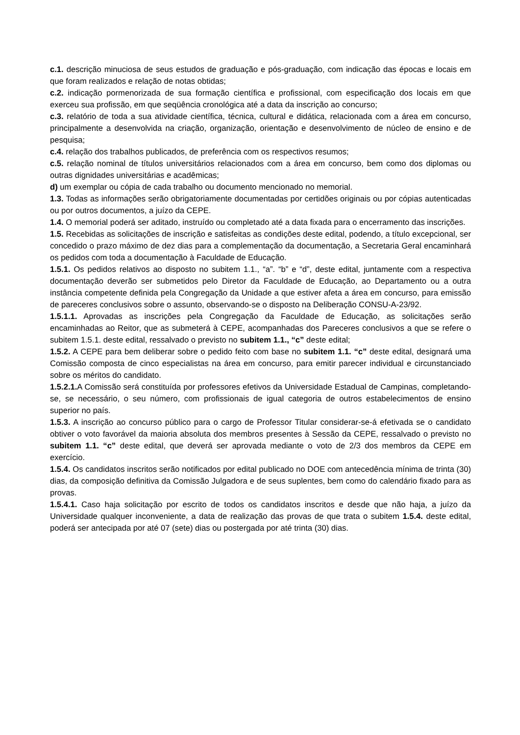c.1. descrição minuciosa de seus estudos de graduação e pós-graduação, com indicação das épocas e locais em que foram realizados e relação de notas obtidas;
c.2. indicação pormenorizada de sua formação científica e profissional, com especificação dos locais em que exerceu sua profissão, em que seqüência cronológica até a data da inscrição ao concurso;
c.3. relatório de toda a sua atividade científica, técnica, cultural e didática, relacionada com a área em concurso, principalmente a desenvolvida na criação, organização, orientação e desenvolvimento de núcleo de ensino e de pesquisa;
c.4. relação dos trabalhos publicados, de preferência com os respectivos resumos;
c.5. relação nominal de títulos universitários relacionados com a área em concurso, bem como dos diplomas ou outras dignidades universitárias e acadêmicas;
d) um exemplar ou cópia de cada trabalho ou documento mencionado no memorial.
1.3. Todas as informações serão obrigatoriamente documentadas por certidões originais ou por cópias autenticadas ou por outros documentos, a juízo da CEPE.
1.4. O memorial poderá ser aditado, instruído ou completado até a data fixada para o encerramento das inscrições.
1.5. Recebidas as solicitações de inscrição e satisfeitas as condições deste edital, podendo, a título excepcional, ser concedido o prazo máximo de dez dias para a complementação da documentação, a Secretaria Geral encaminhará os pedidos com toda a documentação à Faculdade de Educação.
1.5.1. Os pedidos relativos ao disposto no subitem 1.1., “a”. “b” e “d”, deste edital, juntamente com a respectiva documentação deverão ser submetidos pelo Diretor da Faculdade de Educação, ao Departamento ou a outra instância competente definida pela Congregação da Unidade a que estiver afeta a área em concurso, para emissão de pareceres conclusivos sobre o assunto, observando-se o disposto na Deliberação CONSU-A-23/92.
1.5.1.1. Aprovadas as inscrições pela Congregação da Faculdade de Educação, as solicitações serão encaminhadas ao Reitor, que as submeterá à CEPE, acompanhadas dos Pareceres conclusivos a que se refere o subitem 1.5.1. deste edital, ressalvado o previsto no subitem 1.1., “c” deste edital;
1.5.2. A CEPE para bem deliberar sobre o pedido feito com base no subitem 1.1. “c” deste edital, designará uma Comissão composta de cinco especialistas na área em concurso, para emitir parecer individual e circunstanciado sobre os méritos do candidato.
1.5.2.1. A Comissão será constituída por professores efetivos da Universidade Estadual de Campinas, completando-se, se necessário, o seu número, com profissionais de igual categoria de outros estabelecimentos de ensino superior no país.
1.5.3. A inscrição ao concurso público para o cargo de Professor Titular considerar-se-á efetivada se o candidato obtiver o voto favorável da maioria absoluta dos membros presentes à Sessão da CEPE, ressalvado o previsto no subitem 1.1. “c” deste edital, que deverá ser aprovada mediante o voto de 2/3 dos membros da CEPE em exercício.
1.5.4. Os candidatos inscritos serão notificados por edital publicado no DOE com antecedência mínima de trinta (30) dias, da composição definitiva da Comissão Julgadora e de seus suplentes, bem como do calendário fixado para as provas.
1.5.4.1. Caso haja solicitação por escrito de todos os candidatos inscritos e desde que não haja, a juízo da Universidade qualquer inconveniente, a data de realização das provas de que trata o subitem 1.5.4. deste edital, poderá ser antecipada por até 07 (sete) dias ou postergada por até trinta (30) dias.